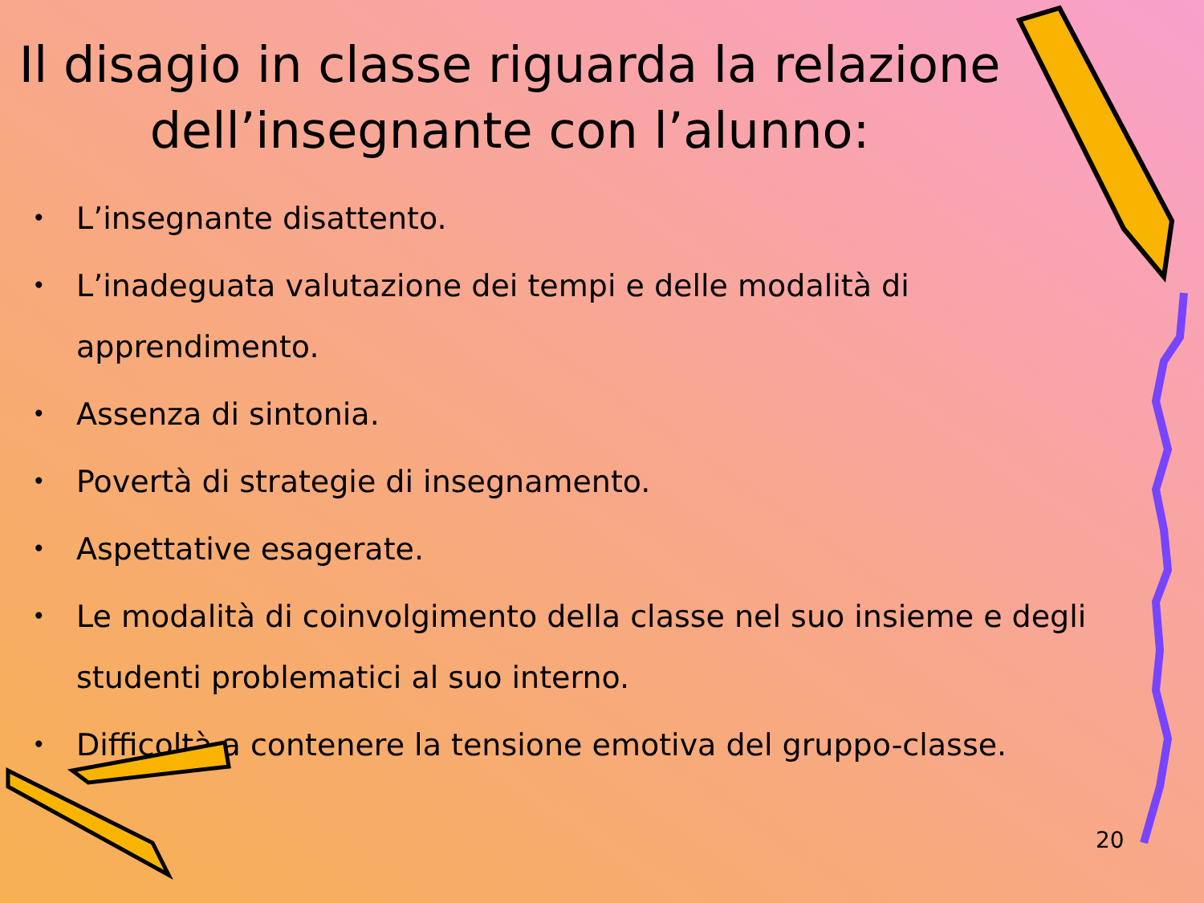Il disagio in classe riguarda la relazione dell’insegnante con l’alunno:
• L’insegnante disattento.
• L’inadeguata valutazione dei tempi e delle modalità di apprendimento.
• Assenza di sintonia.
• Povertà di strategie di insegnamento.
• Aspettative esagerate.
• Le modalità di coinvolgimento della classe nel suo insieme e degli studenti problematici al suo interno.
• Difficoltà a contenere la tensione emotiva del gruppo-classe.
20